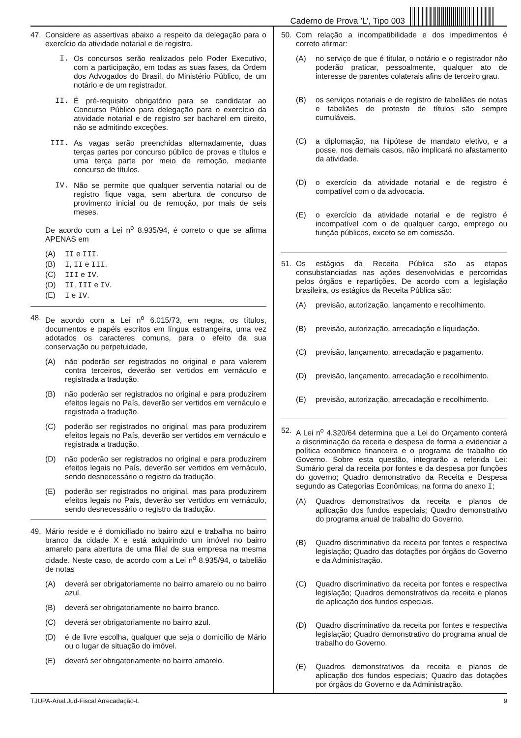Caderno de Prova ’L’, Tipo 003
47. Considere as assertivas abaixo a respeito da delegação para o exercício da atividade notarial e de registro.
I. Os concursos serão realizados pelo Poder Executivo, com a participação, em todas as suas fases, da Ordem dos Advogados do Brasil, do Ministério Público, de um notário e de um registrador.
II. É pré-requisito obrigatório para se candidatar ao Concurso Público para delegação para o exercício da atividade notarial e de registro ser bacharel em direito, não se admitindo exceções.
III. As vagas serão preenchidas alternadamente, duas terças partes por concurso público de provas e títulos e uma terça parte por meio de remoção, mediante concurso de títulos.
IV. Não se permite que qualquer serventia notarial ou de registro fique vaga, sem abertura de concurso de provimento inicial ou de remoção, por mais de seis meses.
De acordo com a Lei n<sup>o</sup> 8.935/94, é correto o que se afirma APENAS em
(A) II e III.
(B) I, II e III.
(C) III e IV.
(D) II, III e IV.
(E) I e IV.
48. De acordo com a Lei n<sup>o</sup> 6.015/73, em regra, os títulos, documentos e papéis escritos em língua estrangeira, uma vez adotados os caracteres comuns, para o efeito da sua conservação ou perpetuidade,
(A) não poderão ser registrados no original e para valerem contra terceiros, deverão ser vertidos em vernáculo e registrada a tradução.
(B) não poderão ser registrados no original e para produzirem efeitos legais no País, deverão ser vertidos em vernáculo e registrada a tradução.
(C) poderão ser registrados no original, mas para produzirem efeitos legais no País, deverão ser vertidos em vernáculo e registrada a tradução.
(D) não poderão ser registrados no original e para produzirem efeitos legais no País, deverão ser vertidos em vernáculo, sendo desnecessário o registro da tradução.
(E) poderão ser registrados no original, mas para produzirem efeitos legais no País, deverão ser vertidos em vernáculo, sendo desnecessário o registro da tradução.
49. Mário reside e é domiciliado no bairro azul e trabalha no bairro branco da cidade X e está adquirindo um imóvel no bairro amarelo para abertura de uma filial de sua empresa na mesma cidade. Neste caso, de acordo com a Lei n<sup>o</sup> 8.935/94, o tabelião de notas
(A) deverá ser obrigatoriamente no bairro amarelo ou no bairro azul.
(B) deverá ser obrigatoriamente no bairro branco.
(C) deverá ser obrigatoriamente no bairro azul.
(D) é de livre escolha, qualquer que seja o domicílio de Mário ou o lugar de situação do imóvel.
(E) deverá ser obrigatoriamente no bairro amarelo.
50. Com relação a incompatibilidade e dos impedimentos é correto afirmar:
(A) no serviço de que é titular, o notário e o registrador não poderão praticar, pessoalmente, qualquer ato de interesse de parentes colaterais afins de terceiro grau.
(B) os serviços notariais e de registro de tabeliães de notas e tabeliães de protesto de títulos são sempre cumuláveis.
(C) a diplomação, na hipótese de mandato eletivo, e a posse, nos demais casos, não implicará no afastamento da atividade.
(D) o exercício da atividade notarial e de registro é compatível com o da advocacia.
(E) o exercício da atividade notarial e de registro é incompatível com o de qualquer cargo, emprego ou função públicos, exceto se em comissão.
51. Os estágios da Receita Pública são as etapas consubstanciadas nas ações desenvolvidas e percorridas pelos órgãos e repartições. De acordo com a legislação brasileira, os estágios da Receita Pública são:
(A) previsão, autorização, lançamento e recolhimento.
(B) previsão, autorização, arrecadação e liquidação.
(C) previsão, lançamento, arrecadação e pagamento.
(D) previsão, lançamento, arrecadação e recolhimento.
(E) previsão, autorização, arrecadação e recolhimento.
52. A Lei n<sup>o</sup> 4.320/64 determina que a Lei do Orçamento conterá a discriminação da receita e despesa de forma a evidenciar a política econômico financeira e o programa de trabalho do Governo. Sobre esta questão, integrarão a referida Lei: Sumário geral da receita por fontes e da despesa por funções do governo; Quadro demonstrativo da Receita e Despesa segundo as Categorias Econômicas, na forma do anexo I;
(A) Quadros demonstrativos da receita e planos de aplicação dos fundos especiais; Quadro demonstrativo do programa anual de trabalho do Governo.
(B) Quadro discriminativo da receita por fontes e respectiva legislação; Quadro das dotações por órgãos do Governo e da Administração.
(C) Quadro discriminativo da receita por fontes e respectiva legislação; Quadros demonstrativos da receita e planos de aplicação dos fundos especiais.
(D) Quadro discriminativo da receita por fontes e respectiva legislação; Quadro demonstrativo do programa anual de trabalho do Governo.
(E) Quadros demonstrativos da receita e planos de aplicação dos fundos especiais; Quadro das dotações por órgãos do Governo e da Administração.
TJUPA-Anal.Jud-Fiscal Arrecadação-L 9